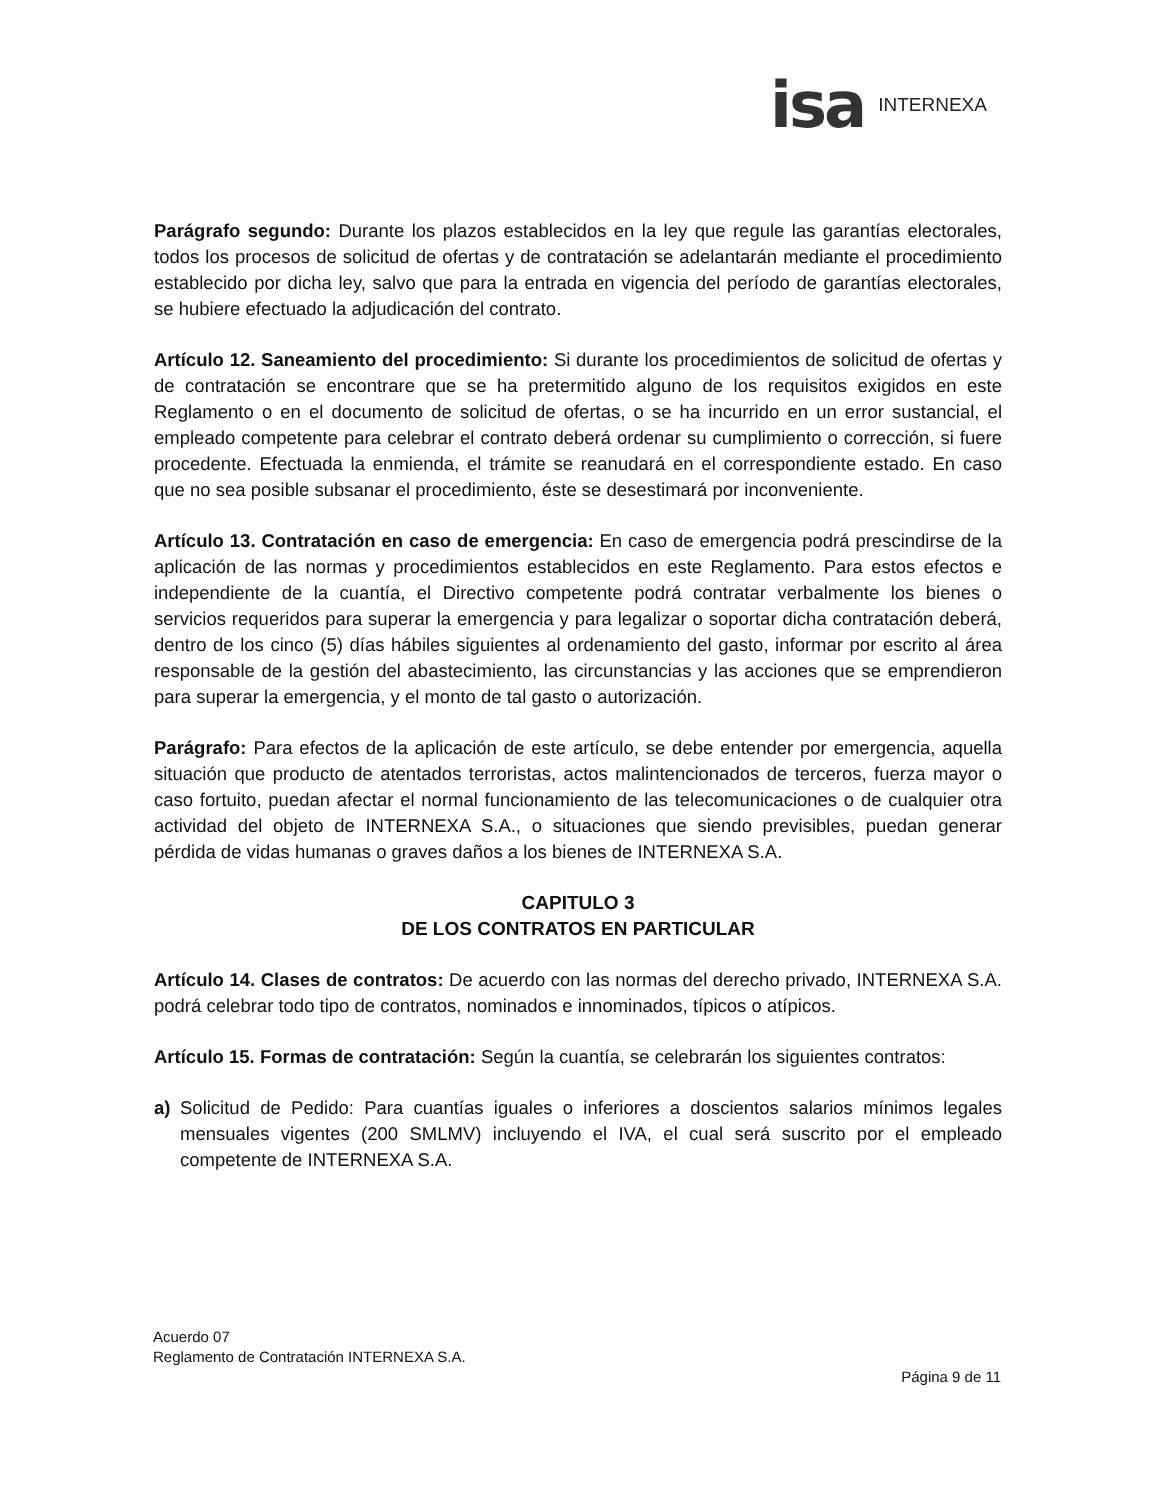isa INTERNEXA
Parágrafo segundo: Durante los plazos establecidos en la ley que regule las garantías electorales, todos los procesos de solicitud de ofertas y de contratación se adelantarán mediante el procedimiento establecido por dicha ley, salvo que para la entrada en vigencia del período de garantías electorales, se hubiere efectuado la adjudicación del contrato.
Artículo 12. Saneamiento del procedimiento: Si durante los procedimientos de solicitud de ofertas y de contratación se encontrare que se ha pretermitido alguno de los requisitos exigidos en este Reglamento o en el documento de solicitud de ofertas, o se ha incurrido en un error sustancial, el empleado competente para celebrar el contrato deberá ordenar su cumplimiento o corrección, si fuere procedente. Efectuada la enmienda, el trámite se reanudará en el correspondiente estado. En caso que no sea posible subsanar el procedimiento, éste se desestimará por inconveniente.
Artículo 13. Contratación en caso de emergencia: En caso de emergencia podrá prescindirse de la aplicación de las normas y procedimientos establecidos en este Reglamento. Para estos efectos e independiente de la cuantía, el Directivo competente podrá contratar verbalmente los bienes o servicios requeridos para superar la emergencia y para legalizar o soportar dicha contratación deberá, dentro de los cinco (5) días hábiles siguientes al ordenamiento del gasto, informar por escrito al área responsable de la gestión del abastecimiento, las circunstancias y las acciones que se emprendieron para superar la emergencia, y el monto de tal gasto o autorización.
Parágrafo: Para efectos de la aplicación de este artículo, se debe entender por emergencia, aquella situación que producto de atentados terroristas, actos malintencionados de terceros, fuerza mayor o caso fortuito, puedan afectar el normal funcionamiento de las telecomunicaciones o de cualquier otra actividad del objeto de INTERNEXA S.A., o situaciones que siendo previsibles, puedan generar pérdida de vidas humanas o graves daños a los bienes de INTERNEXA S.A.
CAPITULO 3
DE LOS CONTRATOS EN PARTICULAR
Artículo 14. Clases de contratos: De acuerdo con las normas del derecho privado, INTERNEXA S.A. podrá celebrar todo tipo de contratos, nominados e innominados, típicos o atípicos.
Artículo 15. Formas de contratación: Según la cuantía, se celebrarán los siguientes contratos:
a) Solicitud de Pedido: Para cuantías iguales o inferiores a doscientos salarios mínimos legales mensuales vigentes (200 SMLMV) incluyendo el IVA, el cual será suscrito por el empleado competente de INTERNEXA S.A.
Acuerdo 07
Reglamento de Contratación INTERNEXA S.A.
Página 9 de 11